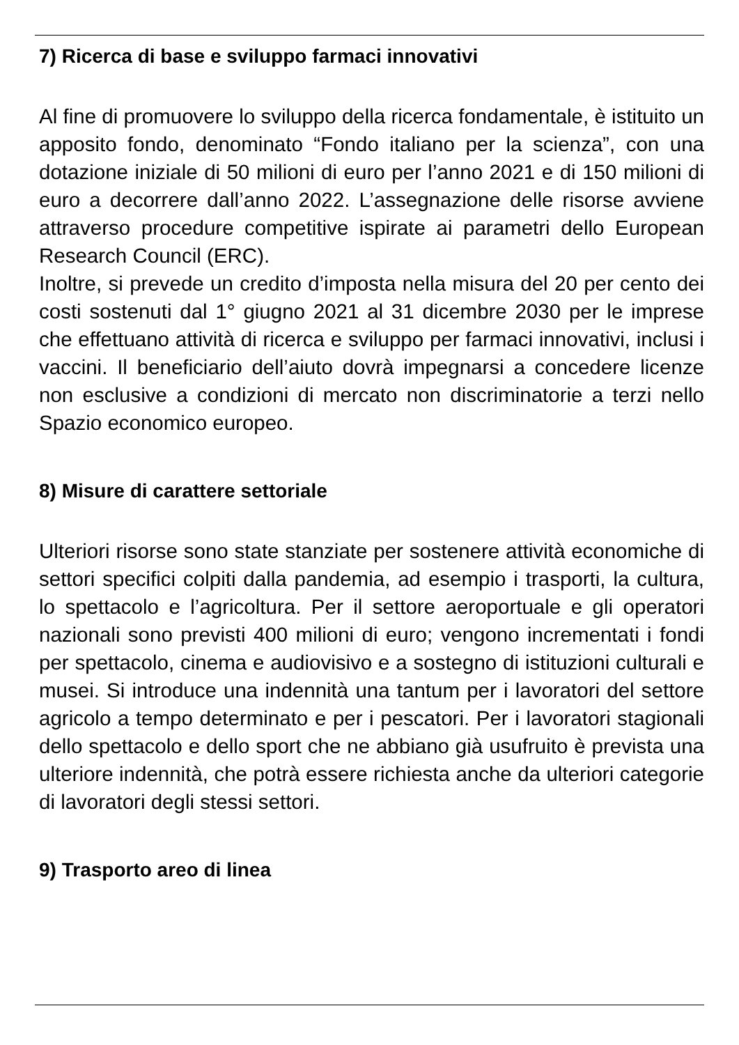7) Ricerca di base e sviluppo farmaci innovativi
Al fine di promuovere lo sviluppo della ricerca fondamentale, è istituito un apposito fondo, denominato “Fondo italiano per la scienza”, con una dotazione iniziale di 50 milioni di euro per l’anno 2021 e di 150 milioni di euro a decorrere dall’anno 2022. L’assegnazione delle risorse avviene attraverso procedure competitive ispirate ai parametri dello European Research Council (ERC).
Inoltre, si prevede un credito d’imposta nella misura del 20 per cento dei costi sostenuti dal 1° giugno 2021 al 31 dicembre 2030 per le imprese che effettuano attività di ricerca e sviluppo per farmaci innovativi, inclusi i vaccini. Il beneficiario dell’aiuto dovrà impegnarsi a concedere licenze non esclusive a condizioni di mercato non discriminatorie a terzi nello Spazio economico europeo.
8) Misure di carattere settoriale
Ulteriori risorse sono state stanziate per sostenere attività economiche di settori specifici colpiti dalla pandemia, ad esempio i trasporti, la cultura, lo spettacolo e l’agricoltura. Per il settore aeroportuale e gli operatori nazionali sono previsti 400 milioni di euro; vengono incrementati i fondi per spettacolo, cinema e audiovisivo e a sostegno di istituzioni culturali e musei. Si introduce una indennità una tantum per i lavoratori del settore agricolo a tempo determinato e per i pescatori. Per i lavoratori stagionali dello spettacolo e dello sport che ne abbiano già usufruito è prevista una ulteriore indennità, che potrà essere richiesta anche da ulteriori categorie di lavoratori degli stessi settori.
9) Trasporto areo di linea